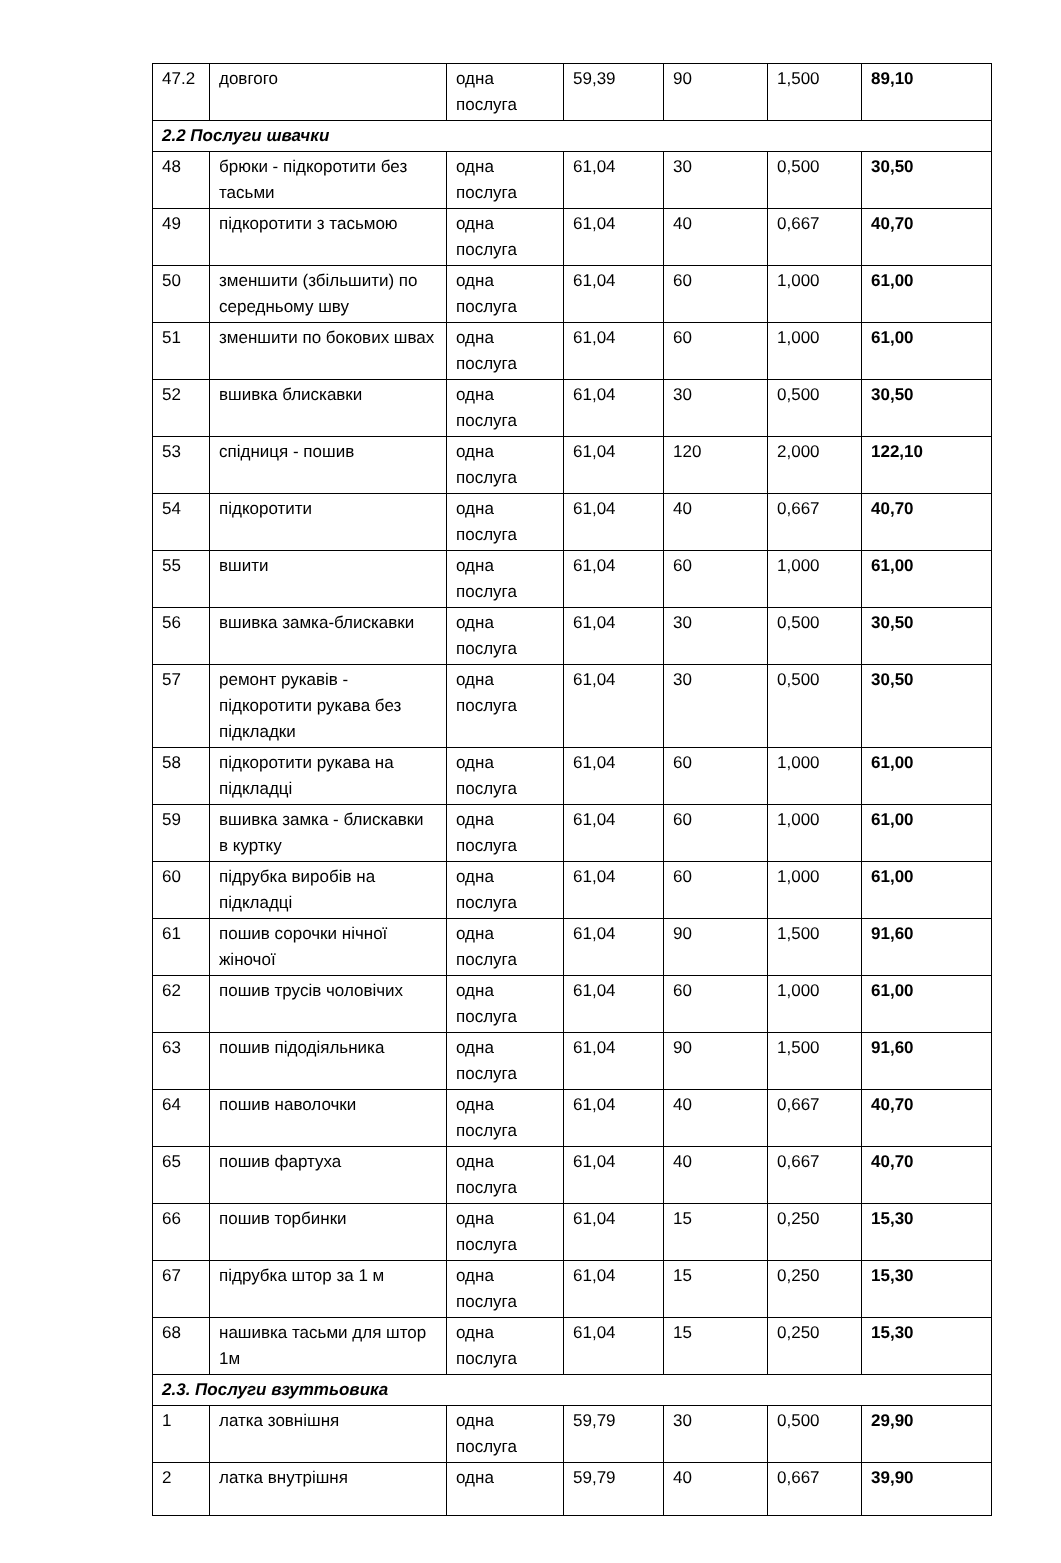| 47.2 | довгого | одна послуга | 59,39 | 90 | 1,500 | 89,10 |
| 2.2 Послуги швачки | | | | | | |
| 48 | брюки - підкоротити без тасьми | одна послуга | 61,04 | 30 | 0,500 | 30,50 |
| 49 | підкоротити з тасьмою | одна послуга | 61,04 | 40 | 0,667 | 40,70 |
| 50 | зменшити (збільшити) по середньому шву | одна послуга | 61,04 | 60 | 1,000 | 61,00 |
| 51 | зменшити по бокових швах | одна послуга | 61,04 | 60 | 1,000 | 61,00 |
| 52 | вшивка блискавки | одна послуга | 61,04 | 30 | 0,500 | 30,50 |
| 53 | спідниця - пошив | одна послуга | 61,04 | 120 | 2,000 | 122,10 |
| 54 | підкоротити | одна послуга | 61,04 | 40 | 0,667 | 40,70 |
| 55 | вшити | одна послуга | 61,04 | 60 | 1,000 | 61,00 |
| 56 | вшивка замка-блискавки | одна послуга | 61,04 | 30 | 0,500 | 30,50 |
| 57 | ремонт рукавів - підкоротити рукава без підкладки | одна послуга | 61,04 | 30 | 0,500 | 30,50 |
| 58 | підкоротити рукава на підкладці | одна послуга | 61,04 | 60 | 1,000 | 61,00 |
| 59 | вшивка замка - блискавки в куртку | одна послуга | 61,04 | 60 | 1,000 | 61,00 |
| 60 | підрубка виробів на підкладці | одна послуга | 61,04 | 60 | 1,000 | 61,00 |
| 61 | пошив сорочки нічної жіночої | одна послуга | 61,04 | 90 | 1,500 | 91,60 |
| 62 | пошив трусів чоловічих | одна послуга | 61,04 | 60 | 1,000 | 61,00 |
| 63 | пошив підодіяльника | одна послуга | 61,04 | 90 | 1,500 | 91,60 |
| 64 | пошив наволочки | одна послуга | 61,04 | 40 | 0,667 | 40,70 |
| 65 | пошив фартуха | одна послуга | 61,04 | 40 | 0,667 | 40,70 |
| 66 | пошив торбинки | одна послуга | 61,04 | 15 | 0,250 | 15,30 |
| 67 | підрубка штор за 1 м | одна послуга | 61,04 | 15 | 0,250 | 15,30 |
| 68 | нашивка тасьми для штор 1м | одна послуга | 61,04 | 15 | 0,250 | 15,30 |
| 2.3. Послуги взуттьовика | | | | | | |
| 1 | латка зовнішня | одна послуга | 59,79 | 30 | 0,500 | 29,90 |
| 2 | латка внутрішня | одна | 59,79 | 40 | 0,667 | 39,90 |